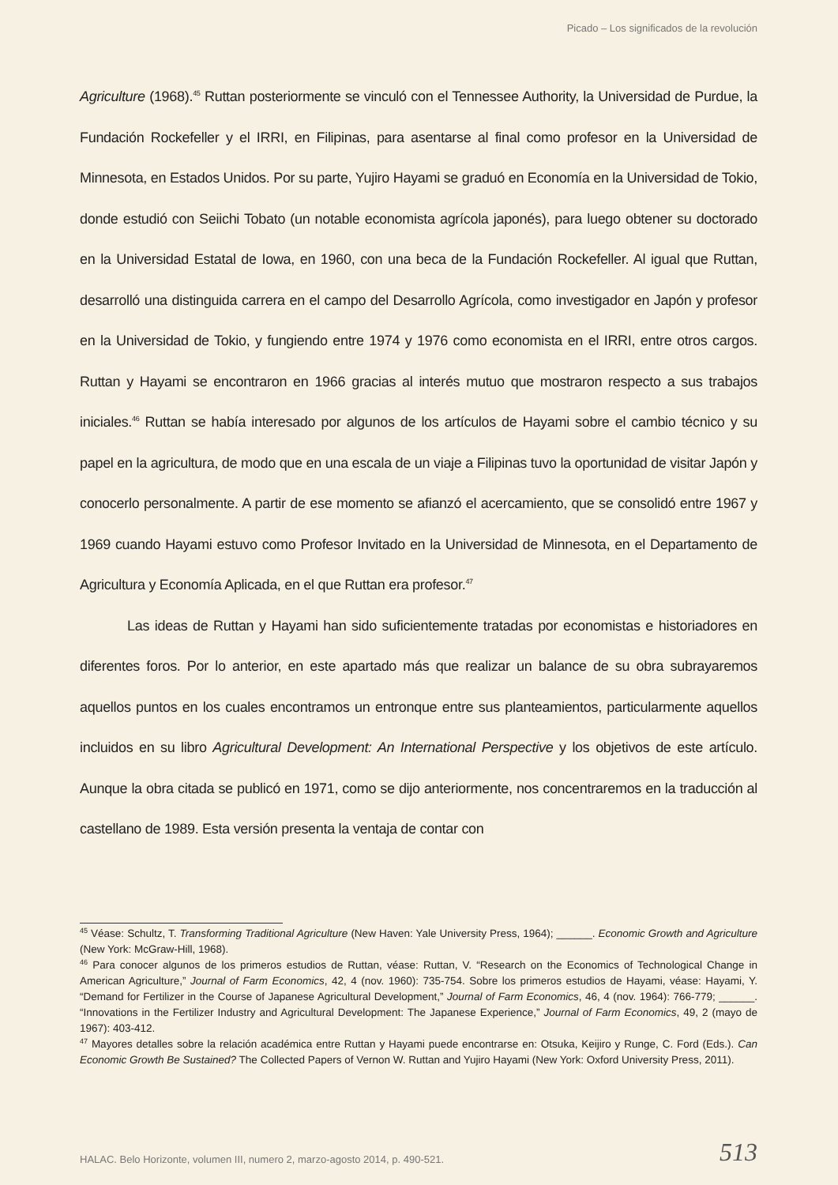Picado – Los significados de la revolución
Agriculture (1968).<sup>45</sup> Ruttan posteriormente se vinculó con el Tennessee Authority, la Universidad de Purdue, la Fundación Rockefeller y el IRRI, en Filipinas, para asentarse al final como profesor en la Universidad de Minnesota, en Estados Unidos. Por su parte, Yujiro Hayami se graduó en Economía en la Universidad de Tokio, donde estudió con Seiichi Tobato (un notable economista agrícola japonés), para luego obtener su doctorado en la Universidad Estatal de Iowa, en 1960, con una beca de la Fundación Rockefeller. Al igual que Ruttan, desarrolló una distinguida carrera en el campo del Desarrollo Agrícola, como investigador en Japón y profesor en la Universidad de Tokio, y fungiendo entre 1974 y 1976 como economista en el IRRI, entre otros cargos. Ruttan y Hayami se encontraron en 1966 gracias al interés mutuo que mostraron respecto a sus trabajos iniciales.<sup>46</sup> Ruttan se había interesado por algunos de los artículos de Hayami sobre el cambio técnico y su papel en la agricultura, de modo que en una escala de un viaje a Filipinas tuvo la oportunidad de visitar Japón y conocerlo personalmente. A partir de ese momento se afianzó el acercamiento, que se consolidó entre 1967 y 1969 cuando Hayami estuvo como Profesor Invitado en la Universidad de Minnesota, en el Departamento de Agricultura y Economía Aplicada, en el que Ruttan era profesor.<sup>47</sup>
Las ideas de Ruttan y Hayami han sido suficientemente tratadas por economistas e historiadores en diferentes foros. Por lo anterior, en este apartado más que realizar un balance de su obra subrayaremos aquellos puntos en los cuales encontramos un entronque entre sus planteamientos, particularmente aquellos incluidos en su libro Agricultural Development: An International Perspective y los objetivos de este artículo. Aunque la obra citada se publicó en 1971, como se dijo anteriormente, nos concentraremos en la traducción al castellano de 1989. Esta versión presenta la ventaja de contar con
<sup>45</sup> Véase: Schultz, T. Transforming Traditional Agriculture (New Haven: Yale University Press, 1964); ______. Economic Growth and Agriculture (New York: McGraw-Hill, 1968).
<sup>46</sup> Para conocer algunos de los primeros estudios de Ruttan, véase: Ruttan, V. “Research on the Economics of Technological Change in American Agriculture,” Journal of Farm Economics, 42, 4 (nov. 1960): 735-754. Sobre los primeros estudios de Hayami, véase: Hayami, Y. “Demand for Fertilizer in the Course of Japanese Agricultural Development,” Journal of Farm Economics, 46, 4 (nov. 1964): 766-779; ______. “Innovations in the Fertilizer Industry and Agricultural Development: The Japanese Experience,” Journal of Farm Economics, 49, 2 (mayo de 1967): 403-412.
<sup>47</sup> Mayores detalles sobre la relación académica entre Ruttan y Hayami puede encontrarse en: Otsuka, Keijiro y Runge, C. Ford (Eds.). Can Economic Growth Be Sustained? The Collected Papers of Vernon W. Ruttan and Yujiro Hayami (New York: Oxford University Press, 2011).
HALAC. Belo Horizonte, volumen III, numero 2, marzo-agosto 2014, p. 490-521.
513